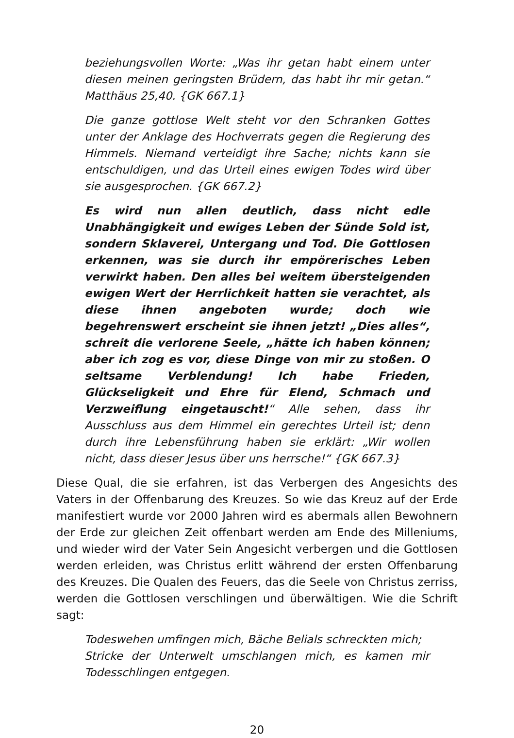beziehungsvollen Worte: „Was ihr getan habt einem unter diesen meinen geringsten Brüdern, das habt ihr mir getan.“ Matthäus 25,40. {GK 667.1}
Die ganze gottlose Welt steht vor den Schranken Gottes unter der Anklage des Hochverrats gegen die Regierung des Himmels. Niemand verteidigt ihre Sache; nichts kann sie entschuldigen, und das Urteil eines ewigen Todes wird über sie ausgesprochen. {GK 667.2}
Es wird nun allen deutlich, dass nicht edle Unabhängigkeit und ewiges Leben der Sünde Sold ist, sondern Sklaverei, Untergang und Tod. Die Gottlosen erkennen, was sie durch ihr empörerisches Leben verwirkt haben. Den alles bei weitem übersteigenden ewigen Wert der Herrlichkeit hatten sie verachtet, als diese ihnen angeboten wurde; doch wie begehrenswert erscheint sie ihnen jetzt! „Dies alles“, schreit die verlorene Seele, „hätte ich haben können; aber ich zog es vor, diese Dinge von mir zu stoßen. O seltsame Verblendung! Ich habe Frieden, Glückseligkeit und Ehre für Elend, Schmach und Verzweiflung eingetauscht!“ Alle sehen, dass ihr Ausschluss aus dem Himmel ein gerechtes Urteil ist; denn durch ihre Lebensführung haben sie erklärt: „Wir wollen nicht, dass dieser Jesus über uns herrsche!“ {GK 667.3}
Diese Qual, die sie erfahren, ist das Verbergen des Angesichts des Vaters in der Offenbarung des Kreuzes. So wie das Kreuz auf der Erde manifestiert wurde vor 2000 Jahren wird es abermals allen Bewohnern der Erde zur gleichen Zeit offenbart werden am Ende des Milleniums, und wieder wird der Vater Sein Angesicht verbergen und die Gottlosen werden erleiden, was Christus erlitt während der ersten Offenbarung des Kreuzes. Die Qualen des Feuers, das die Seele von Christus zerriss, werden die Gottlosen verschlingen und überwältigen. Wie die Schrift sagt:
Todeswehen umfingen mich, Bäche Belials schreckten mich;
Stricke der Unterwelt umschlangen mich, es kamen mir Todesschlingen entgegen.
20